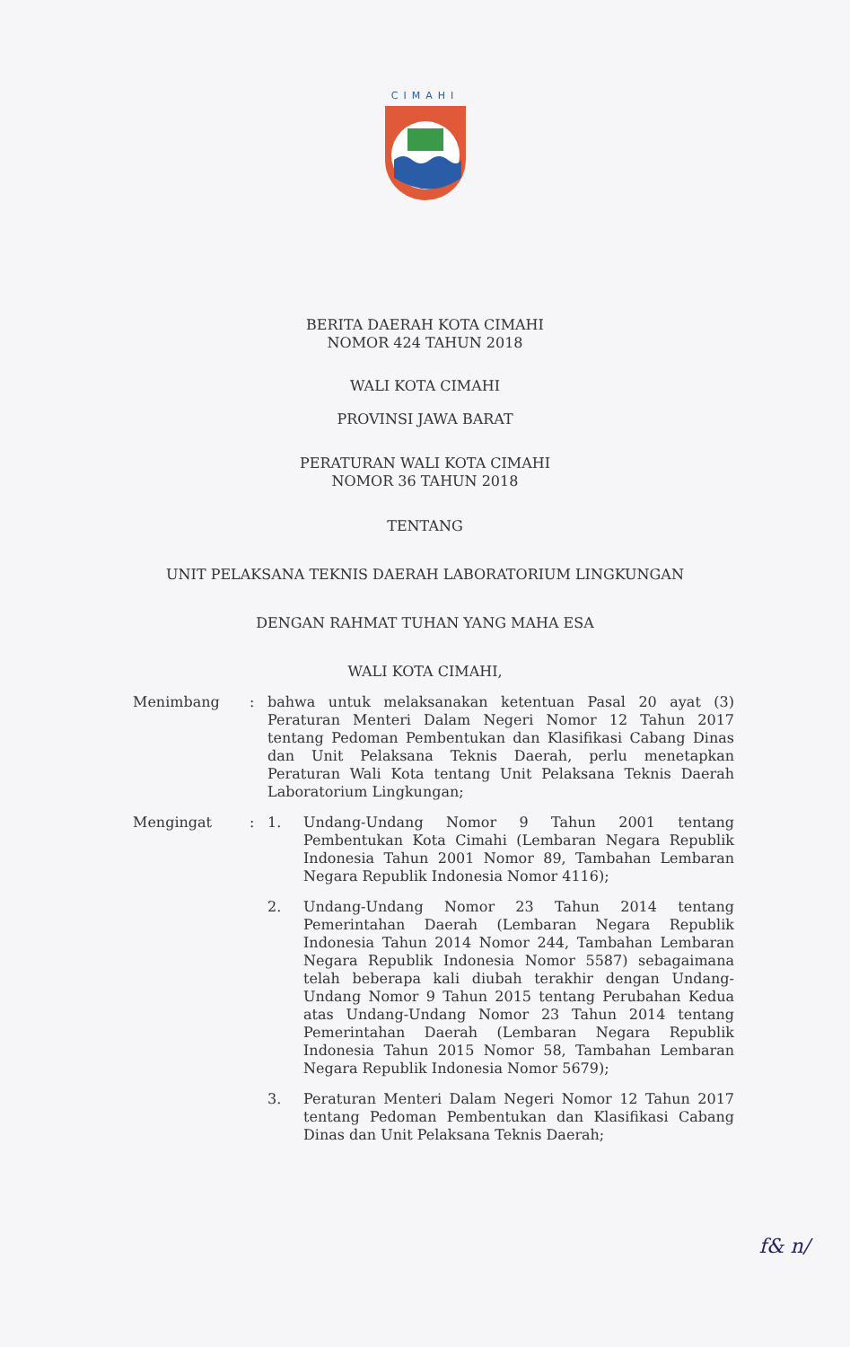CIMAHI
BERITA DAERAH KOTA CIMAHI
NOMOR 424 TAHUN 2018
WALI KOTA CIMAHI
PROVINSI JAWA BARAT
PERATURAN WALI KOTA CIMAHI
NOMOR 36 TAHUN 2018
TENTANG
UNIT PELAKSANA TEKNIS DAERAH LABORATORIUM LINGKUNGAN
DENGAN RAHMAT TUHAN YANG MAHA ESA
WALI KOTA CIMAHI,
| Menimbang | : | bahwa untuk melaksanakan ketentuan Pasal 20 ayat (3) Peraturan Menteri Dalam Negeri Nomor 12 Tahun 2017 tentang Pedoman Pembentukan dan Klasifikasi Cabang Dinas dan Unit Pelaksana Teknis Daerah, perlu menetapkan Peraturan Wali Kota tentang Unit Pelaksana Teknis Daerah Laboratorium Lingkungan; | |
| Mengingat | : | 1. | Undang-Undang Nomor 9 Tahun 2001 tentang Pembentukan Kota Cimahi (Lembaran Negara Republik Indonesia Tahun 2001 Nomor 89, Tambahan Lembaran Negara Republik Indonesia Nomor 4116); |
| | | 2. | Undang-Undang Nomor 23 Tahun 2014 tentang Pemerintahan Daerah (Lembaran Negara Republik Indonesia Tahun 2014 Nomor 244, Tambahan Lembaran Negara Republik Indonesia Nomor 5587) sebagaimana telah beberapa kali diubah terakhir dengan Undang-Undang Nomor 9 Tahun 2015 tentang Perubahan Kedua atas Undang-Undang Nomor 23 Tahun 2014 tentang Pemerintahan Daerah (Lembaran Negara Republik Indonesia Tahun 2015 Nomor 58, Tambahan Lembaran Negara Republik Indonesia Nomor 5679); |
| | | 3. | Peraturan Menteri Dalam Negeri Nomor 12 Tahun 2017 tentang Pedoman Pembentukan dan Klasifikasi Cabang Dinas dan Unit Pelaksana Teknis Daerah; |
f& n/